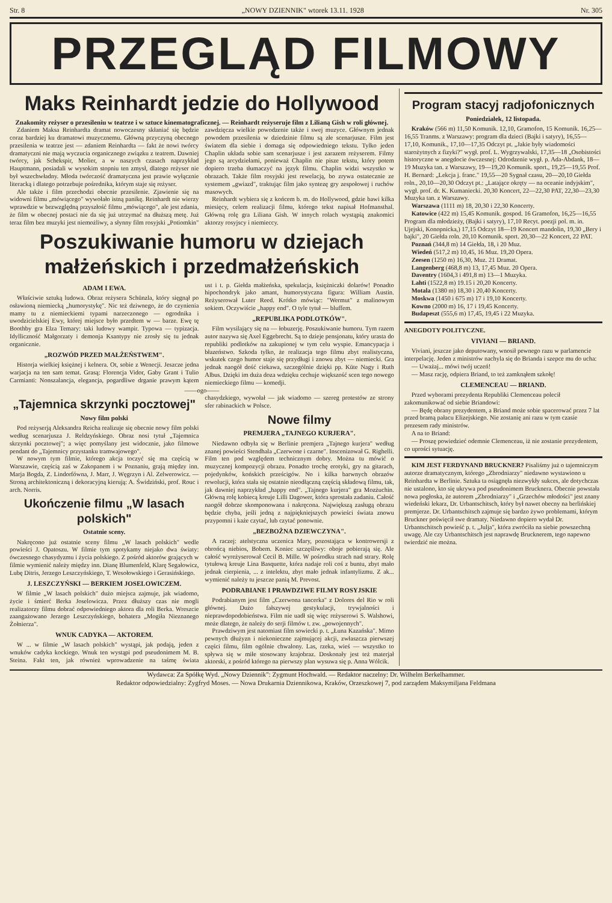Str. 8 „NOWY DZIENNIK" wtorek 13.11. 1928 Nr. 305
PRZEGLĄD FILMOWY
Maks Reinhardt jedzie do Hollywood
Znakomity reżyser o przesileniu w teatrze i w sztuce kinematograficznej. — Reinhardt reżyseruje film z Lilianą Gish w roli głównej.
Zdaniem Maksa Reinhardta dramat nowoczesny skłaniać się będzie coraz bardziej ku dramatowi muzycznemu. Główną przyczyną obecnego przesilenia w teatrze jest — zdaniem Reinhardta — fakt że nowi twórcy dramatyczni nie mają wyczucia organicznego związku z teatrem. Dawniej twórcy, jak Schekspir, Molier, a w naszych czasach naprzykład Hauptmann, posiadali w wysokim stopniu ten zmysł, dlatego reżyser nie był wszechwładny. Młoda twórczość dramatyczna jest prawie wyłącznie literacką i dlatego potrzebuje pośrednika, którym staje się reżyser.
Ale także i film przechodzi obecnie przesilenie. Zjawienie się na widowni filmu „mówiącego" wywołało istną panikę. Reinhardt nie wierzy wprawdzie w bezwzględną przyszłość filmu „mówiącego", ale jest zdania, że film w obecnej postaci nie da się już utrzymać na dłuższą metę. Już teraz film bez muzyki jest niemożliwy, a słynny film rosyjski „Potiomkin" zawdzięcza wielkie powodzenie także i swej muzyce. Głównym jednak powodem przesilenia w dziedzinie filmu są złe scenarjusze. Film jest światem dla siebie i domaga się odpowiedniego tekstu. Tylko jeden Chaplin układa sobie sam scenarjusze i jest zarazem reżyserem. Filmy jego są arcydziełami, ponieważ Chaplin nie pisze tekstu, który potem dopiero trzeba tłumaczyć na język filmu. Chaplin widzi wszystko w obrazach. Także film rosyjski jest rewelacją, bo zrywa ostatecznie ze systemem „gwiazd", traktując film jako syntezę gry zespołowej i ruchów masowych.
Reinhardt wybiera się z końcem b. m. do Hollywood, gdzie bawi kilka miesięcy, celem realizacji filmu, którego tekst napisał Hofmansthal. Główną rolę gra Liliana Gish. W innych rolach wystąpią znakomici aktorzy rosyjscy i niemieccy.
Poszukiwanie humoru w dziejach małżeńskich i przedmałżeńskich
ADAM I EWA.
Właściwie sztuką ludowa. Obraz reżysera Schünzla, który sięgnął po osławioną niemiecką „humorystykę". Nic też dziwnego, że do czynienia mamy tu z niemieckiemi typami narzeczonego — ogrodnika i uwodzicielskiej Ewy, której miejsce było przedtem w — barze. Ewę tę Boothby gra Elza Temary: taki ludowy wampir. Typowa — typizacja. Idylliczność Małgorzaty i demonja Ksantypy nie zrosły się tu jednak organicznie.
„ROZWÓD PRZED MAŁŻEŃSTWEM".
Historja wielkiej księżnej i kelnera. Ot, sobie z Wenecji. Jeszcze jedna warjacja na ten sam temat. Grasą: Florencja Vidor, Gaby Grant i Tulio Carmianti: Nonszalancja, elegancja, pogardliwe drganie prawym kątem ust i t. p. Giełda małżeńska, spekulacja, księżniczki dolarów! Ponadto hipochondryk jako amant, humorystyczna figura: William Austin. Reżyserował Luter Reed. Krótko mówiąc: "Wermut" z malinowym sokiem. Oczywiście „happy end". O tyle tytuł — bluffem.
„REPUBLIKA PODLOTKÓW".
Film wysilający się na — łobuzerję. Poszukiwanie humoru. Tym razem autor nazywa się Axel Eggebrecht. Są to dzieje pensjonatu, który urasta do republiki podlotków na zakupionej w tym celu wyspie. Emancypacja i błazeństwo. Szkoda tylko, że realizacja tego filmu zbyt realistyczna, wskutek czego humor staje się przydługi i znowu zbyt — niemiecki. Gra jednak naogół dość ciekawa, szczególnie dzięki pp. Küte Nagy i Ruth Albus. Dzięki im duża doza wdzięku cechuje większość scen tego nowego niemieckiego filmu — komedji.
——ogo——
„Tajemnica skrzynki pocztowej"
Nowy film polski
Pod reżyserją Aleksandra Reicha realizuje się obecnie nowy film polski według scenarjusza J. Reldzyńskiego. Obraz nosi tytuł „Tajemnica skrzynki pocztowej"; a więc pomyślany jest widocznie, jako filmowe pendant do „Tajemnicy przystanku tramwajowego".
W nowym tym filmie, którego akcja toczyć się ma częścią w Warszawie, częścią zaś w Zakopanem i w Poznaniu, grają między inn. Marja Bogda, Z. Lindorfówna, J. Marr, J. Węgrzyn i Al. Zelwerowicz. — Stroną architektoniczną i dekoracyjną kierują: A. Świdziński, prof. Rouc i arch. Norris.
Ukończenie filmu „W lasach polskich"
Ostatnie sceny.
Nakręcono już ostatnie sceny filmu „W lasach polskich" wedle powieści J. Opatoszu. W filmie tym spotykamy niejako dwa światy: ówczesnego chasydyzmu i życia polskiego. Z pośród aktorów grających w filmie wymienić należy między inn. Dianę Blumenfeld, Klarę Segałowicz, Lubę Ditris, Jerzego Leszczyńskiego, T. Wesołowskiego i Gerasińskiego.
J. LESZCZYŃSKI — BERKIEM JOSELOWICZEM.
W filmie „W lasach polskich" dużo miejsca zajmuje, jak wiadomo, życie i śmierć Berka Joselowicza. Przez dłuższy czas nie mogli realizatorzy filmu dobrać odpowiedniego aktora dla roli Berka. Wreszcie zaangażowano Jerzego Leszczyńskiego, bohatera „Mogiła Nieznanego Żołnierza".
WNUK CADYKA — AKTOREM.
W ... w filmie „W lasach polskich" wystąpi, jak podają, jeden z wnuków cadyka kockiego. Wnuk ten wystąpi pod pseudonimem M. B. Steina. Fakt ten, jak również wprowadzenie na taśmę świata chasydzkiego, wywołał — jak wiadomo — szereg protestów ze strony sfer rabinackich w Polsce.
Nowe filmy
PREMJERA „TAJNEGO KURJERA".
Niedawno odbyła się w Berlinie premjera „Tajnego kurjera" według znanej powieści Stendhala „Czerwone i czarne". Inscenizował G. Righelli. Film ten pod względem technicznym dobry. Można tu mówić o muzycznej kompozycji obrazu. Ponadto trochę erotyki, gry na gitarach, pojedynków, końskich prześcigów. No i kilka barwnych obrazów rewolucji, która stała się ostatnio nieodłączną częścią składową filmu, tak, jak dawniej naprzykład „happy end". „Tajnego kurjera" gra Mozżuchin. Główną rolę kobiecą kreuje Lilli Dagower, która sprostała zadaniu. Całość naogół dobrze skomponowana i nakręcona. Największą zasługą obrazu będzie chyba, jeśli jedną z najpiękniejszych powieści świata znowu przypomni i każe czytać, lub czytać ponownie.
„BEZBOŻNA DZIEWCZYNA".
A raczej: atelstyczna uczenica Mary, pozostająca w kontrowersji z obrońcą niebios, Bobem. Koniec szczęśliwy: oboje pobierają się. Ale całość wyreżyserował Cecil B. Mille. W pośrodku strach nad strary. Rolę tytułową kreuje Lina Basquette, która nadaje roli coś z buntu, zbyt mało jednak cierpienia, ... z intelektu, zbyt mało jednak infantylizmu. Z ak... wymienić należy tu jeszcze panią M. Prevost.
PODRABIANE I PRAWDZIWE FILMY ROSYJSKIE
Podrabianym jest film „Czerwona tancerka" z Dolores del Rio w roli głównej. Dużo fałszywej gestykulacji, trywjalności i nieprawdopodobieństwa. Film nie uadł się więc reżyserowi S. Walshowi, może dlatego, że należy do serji filmów t. zw. „powojennych".
Prawdziwym jest natomiast film sowiecki p. t. „Łuna Kazańska". Mimo pewnych dłużyzn i niekonieczne zajmującej akcji, zwłaszcza pierwszej części filmu, film ogólnie chwalony. Las, rzeka, wieś — wszystko to spływa się w miłe stosowany krajobraz. Doskonały jest też materjał aktorski, z pośród którego na pierwszy plan wysuwa się p. Anna Wólcik.
Program stacyj radjofonicznych
Poniedziałek, 12 listopada.
Kraków (566 m) 11,50 Komunik. 12,10, Gramofon, 15 Komunik. 16,25—16,55 Tranms. z Warszawy: program dla dzieci (Bajki i satyry), 16,55—17,10, Komunik., 17,10—17,35 Odczyt pt. „Jakie były wiadomości starożytnych z fizyki?" wygł. prof. L. Wygrzywalski, 17,35—18 „Osobistości historyczne w anegdocie ówczesnej: Odrodzenie wygł. p. Ada-Abdank, 18—19 Muzyka tan. z Warszawy, 19—19,20 Komunik. sport., 19,25—19,55 Prof. H. Bernard: „Lekcja j. franc." 19,55—20 Sygnał czasu, 20—20,10 Giełda roln., 20,10—20,30 Odczyt pt.: „Latające okręty — na oceanie indyjskim", wygł. prof. dr. K. Kumaniecki. 20,30 Koncert, 22—22,30 PAT, 22,30—23,30 Muzyka tan. z Warszawy.
Warszawa (1111 m) 18, 20,30 i 22,30 Koncerty.
Katowice (422 m) 15,45 Komunik. gospod. 16 Gramofon, 16,25—16,55 Program dla młodzieży, (Bajki i satyry), 17,10 Recyt. poezji pol. m. in. Ujejski, Konopnicka,) 17,15 Odczyt 18—19 Koncert mandolin, 19,30 „Bery i bajki", 20 Giełda roln. 20,10 Komunik. sport. 20,30—22 Koncert, 22 PAT.
Poznań (344,8 m) 14 Giełda, 18, i 20 Muz.
Wiedeń (517,2 m) 10,45, 16 Muz. 19,20 Opera.
Zeesen (1250 m) 16,30, Muz. 21 Dramat.
Langenberg (468,8 m) 13, 17,45 Muz. 20 Opera.
Daventry (1604,3 i 491,8 m) 13—1 Muzyka.
Lahti (1522,8 m) 19.15 i 20,20 Koncerty.
Motala (1380 m) 18,30 i 20,40 Koncerty.
Moskwa (1450 i 675 m) 17 i 19,10 Koncerty.
Kowno (2000 m) 16, 17 i 19,45 Koncerty.
Budapeszt (555,6 m) 17,45, 19,45 i 22 Muzyka.
ANEGDOTY POLITYCZNE.
VIVIANI — BRIAND.
Viviani, jeszcze jako deputowany, wnosił pewnego razu w parlamencie interpelację. Jeden z ministrów nachyla się do Brianda i szepce mu do ucha:
— Uważaj... mówi twój uczeń!
— Masz rację, odpiera Briand, to też zamknąłem szkołę!
CLEMENCEAU — BRIAND.
Przed wyborami prezydenta Republiki Clemenceau polecił zakomunikować od siebie Briandowi:
— Będę obrany prezydentem, a Briand może sobie spacerować przez 7 lat przed bramą pałacu Elizejskiego. Nie zostanię ani razu w tym czasie prezesem rady ministrów.
A na to Briand:
— Proszę powiedzieć odemnie Clemenceau, iż nie zostanie prezydentem, co uprości sytuację.
KIM JEST FERDYNAND BRUCKNER? Pisaliśmy już o tajemniczym autorze dramatycznym, którego „Zbrodniarzy" niedawno wystawiono u Reinhardta w Berlinie. Sztuka ta osiągnęła niezwykły sukces, ale dotychczas nie ustalono, kto się ukrywa pod pseudonimem Brucknera. Obecnie powstała nowa pogłoska, że autorem „Zbrodniarzy" i „Grzechów młodości" jest znany wiedeński lekarz, Dr. Urbantschitsch, który był nawet obecny na berlińskiej premjerze. Dr. Urbantschitsch zajmuje się bardzo żywo problemami, którym Bruckner poświęcił swe dramaty. Niedawno dopiero wydał Dr. Urbantschitsch powieść p. t. „Julja", która zwróciła na siebie powszechną uwagę. Ale czy Urbantschitsch jest naprawdę Brucknerem, tego napewno twierdzić nie można.
Wydawca: Za Spółkę Wyd. „Nowy Dziennik": Zygmunt Hochwald. — Redaktor naczelny: Dr. Wilhelm Berkelhammer.
Redaktor odpowiedzialny: Zygfryd Moses. — Nowa Drukarnia Dziennikowa, Kraków, Orzeszkowej 7, pod zarządem Maksymiljana Feldmana